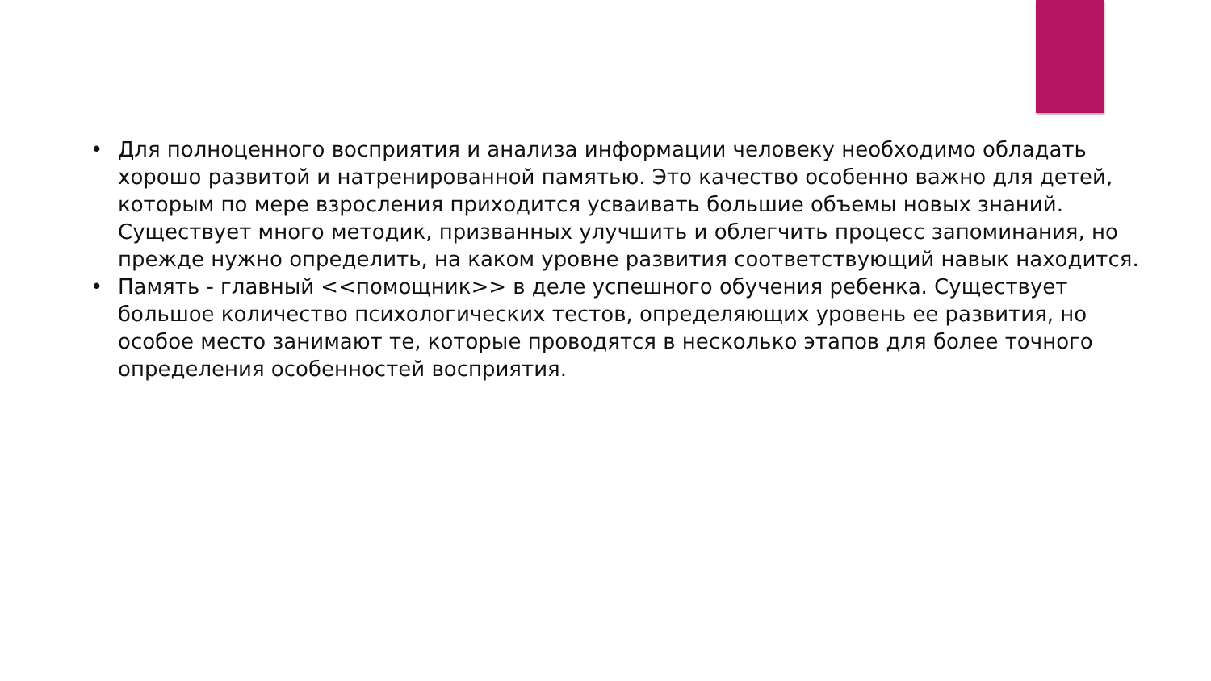• Для полноценного восприятия и анализа информации человеку необходимо обладать хорошо развитой и натренированной памятью. Это качество особенно важно для детей, которым по мере взросления приходится усваивать большие объемы новых знаний. Существует много методик, призванных улучшить и облегчить процесс запоминания, но прежде нужно определить, на каком уровне развития соответствующий навык находится.
• Память - главный <<помощник>> в деле успешного обучения ребенка. Существует большое количество психологических тестов, определяющих уровень ее развития, но особое место занимают те, которые проводятся в несколько этапов для более точного определения особенностей восприятия.